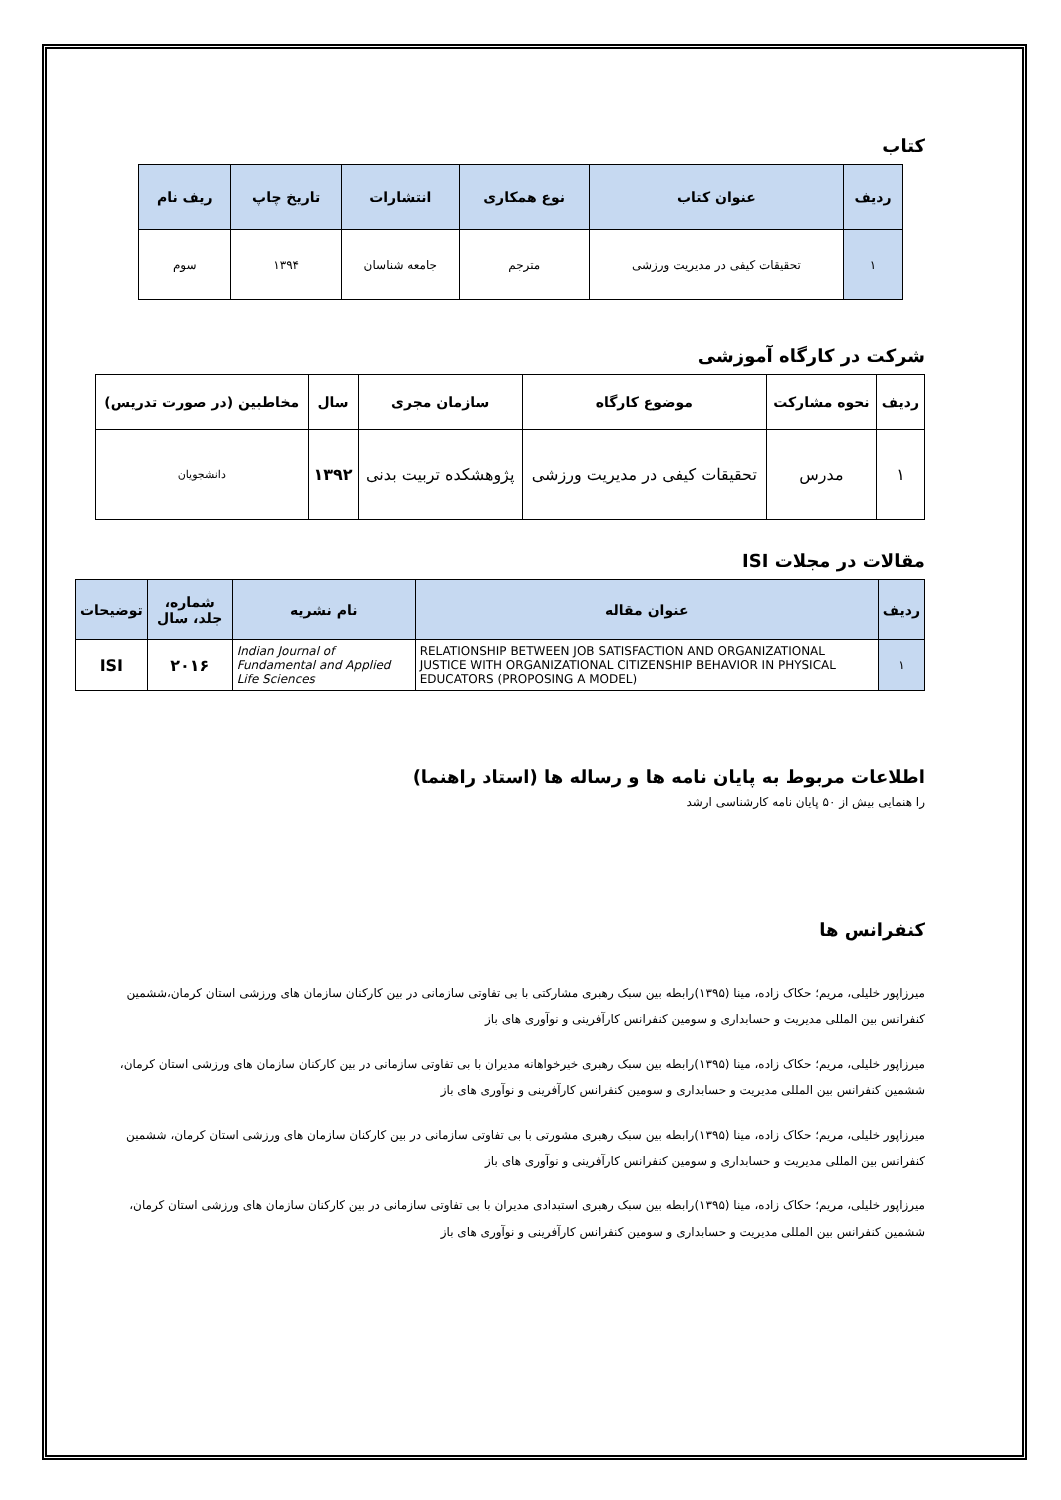کتاب
| ردیف | عنوان کتاب | نوع همکاری | انتشارات | تاریخ چاپ | ریف نام |
| --- | --- | --- | --- | --- | --- |
| ۱ | تحقیقات کیفی در مدیریت ورزشی | مترجم | جامعه شناسان | ۱۳۹۴ | سوم |
شرکت در کارگاه آموزشی
| ردیف | نحوه مشارکت | موضوع کارگاه | سازمان مجری | سال | مخاطبین (در صورت تدریس) |
| --- | --- | --- | --- | --- | --- |
| ۱ | مدرس | تحقیقات کیفی در مدیریت ورزشی | پژوهشکده تربیت بدنی | ۱۳۹۲ | دانشجویان |
مقالات در مجلات ISI
| ردیف | عنوان مقاله | نام نشریه | شماره، جلد، سال | توضیحات |
| --- | --- | --- | --- | --- |
| ۱ | RELATIONSHIP BETWEEN JOB SATISFACTION AND ORGANIZATIONAL JUSTICE WITH ORGANIZATIONAL CITIZENSHIP BEHAVIOR IN PHYSICAL EDUCATORS (PROPOSING A MODEL) | Indian Journal of Fundamental and Applied Life Sciences | ۲۰۱۶ | ISI |
اطلاعات مربوط به پایان نامه ها و رساله ها (استاد راهنما)
را هنمایی بیش از ۵۰ پایان نامه کارشناسی ارشد
کنفرانس ها
میرزاپور خلیلی، مریم؛ حکاک زاده، مینا (۱۳۹۵)رابطه بین سبک رهبری مشارکتی با بی تفاوتی سازمانی در بین کارکنان سازمان های ورزشی استان کرمان،ششمین کنفرانس بین المللی مدیریت و حسابداری و سومین کنفرانس کارآفرینی و نوآوری های باز
میرزاپور خلیلی، مریم؛ حکاک زاده، مینا (۱۳۹۵)رابطه بین سبک رهبری خیرخواهانه مدیران با بی تفاوتی سازمانی در بین کارکنان سازمان های ورزشی استان کرمان، ششمین کنفرانس بین المللی مدیریت و حسابداری و سومین کنفرانس کارآفرینی و نوآوری های باز
میرزاپور خلیلی، مریم؛ حکاک زاده، مینا (۱۳۹۵)رابطه بین سبک رهبری مشورتی با بی تفاوتی سازمانی در بین کارکنان سازمان های ورزشی استان کرمان، ششمین کنفرانس بین المللی مدیریت و حسابداری و سومین کنفرانس کارآفرینی و نوآوری های باز
میرزاپور خلیلی، مریم؛ حکاک زاده، مینا (۱۳۹۵)رابطه بین سبک رهبری استبدادی مدیران با بی تفاوتی سازمانی در بین کارکنان سازمان های ورزشی استان کرمان، ششمین کنفرانس بین المللی مدیریت و حسابداری و سومین کنفرانس کارآفرینی و نوآوری های باز